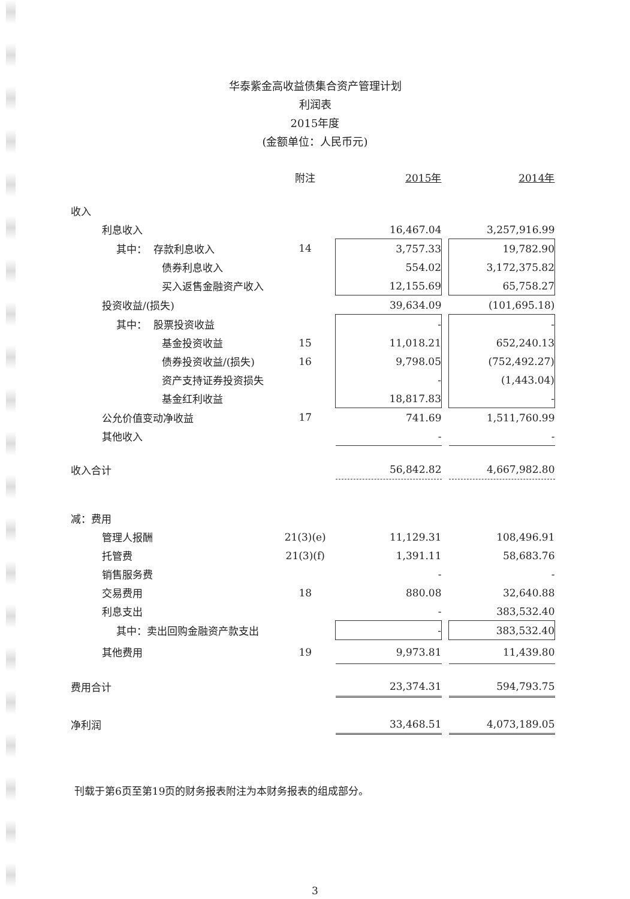华泰紫金高收益债集合资产管理计划
利润表
2015年度
(金额单位：人民币元)
| | 附注 | 2015年 | | 2014年 |
| --- | --- | --- | --- | --- |
| 收入 | | | | |
| 利息收入 | | 16,467.04 | | 3,257,916.99 |
| 其中： 存款利息收入 | 14 | 3,757.33 | | 19,782.90 |
| 债券利息收入 | | 554.02 | | 3,172,375.82 |
| 买入返售金融资产收入 | | 12,155.69 | | 65,758.27 |
| 投资收益/(损失) | | 39,634.09 | | (101,695.18) |
| 其中： 股票投资收益 | | - | | - |
| 基金投资收益 | 15 | 11,018.21 | | 652,240.13 |
| 债券投资收益/(损失) | 16 | 9,798.05 | | (752,492.27) |
| 资产支持证券投资损失 | | - | | (1,443.04) |
| 基金红利收益 | | 18,817.83 | | - |
| 公允价值变动净收益 | 17 | 741.69 | | 1,511,760.99 |
| 其他收入 | | - | | - |
| 收入合计 | | 56,842.82 | | 4,667,982.80 |
| 减：费用 | | | | |
| 管理人报酬 | 21(3)(e) | 11,129.31 | | 108,496.91 |
| 托管费 | 21(3)(f) | 1,391.11 | | 58,683.76 |
| 销售服务费 | | - | | - |
| 交易费用 | 18 | 880.08 | | 32,640.88 |
| 利息支出 | | - | | 383,532.40 |
| 其中：卖出回购金融资产款支出 | | - | | 383,532.40 |
| 其他费用 | 19 | 9,973.81 | | 11,439.80 |
| 费用合计 | | 23,374.31 | | 594,793.75 |
| 净利润 | | 33,468.51 | | 4,073,189.05 |
刊载于第6页至第19页的财务报表附注为本财务报表的组成部分。
3